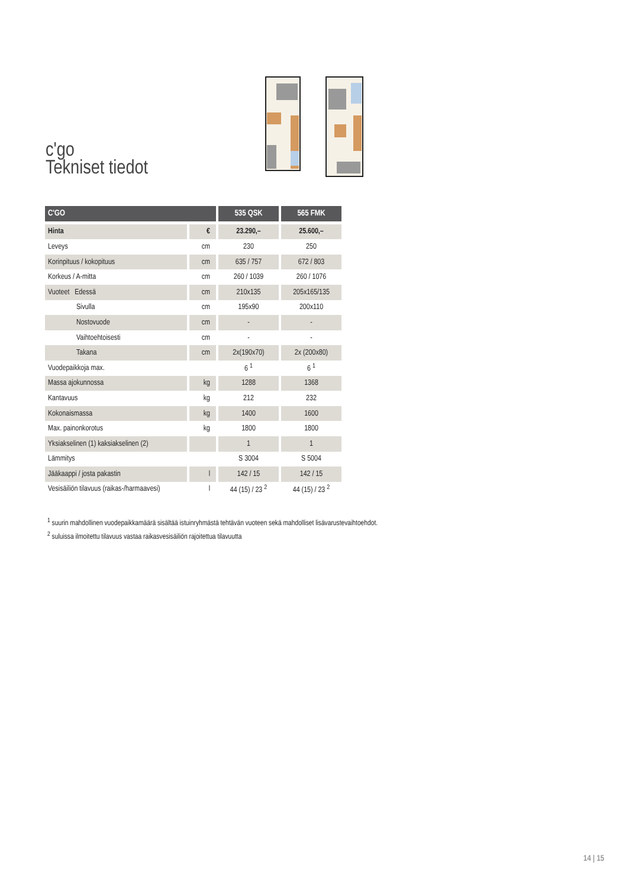c'go
Tekniset tiedot
| C'GO | | 535 QSK | 565 FMK |
| --- | --- | --- | --- |
| Hinta | € | 23.290,– | 25.600,– |
| Leveys | cm | 230 | 250 |
| Korinpituus / kokopituus | cm | 635 / 757 | 672 / 803 |
| Korkeus / A-mitta | cm | 260 / 1039 | 260 / 1076 |
| Vuoteet Edessä | cm | 210x135 | 205x165/135 |
| Sivulla | cm | 195x90 | 200x110 |
| Nostovuode | cm | - | - |
| Vaihtoehtoisesti | cm | - | - |
| Takana | cm | 2x(190x70) | 2x (200x80) |
| Vuodepaikkoja max. | | 6 <sup>1</sup> | 6 <sup>1</sup> |
| Massa ajokunnossa | kg | 1288 | 1368 |
| Kantavuus | kg | 212 | 232 |
| Kokonaismassa | kg | 1400 | 1600 |
| Max. painonkorotus | kg | 1800 | 1800 |
| Yksiakselinen (1) kaksiakselinen (2) | | 1 | 1 |
| Lämmitys | | S 3004 | S 5004 |
| Jääkaappi / josta pakastin | l | 142 / 15 | 142 / 15 |
| Vesisäiliön tilavuus (raikas-/harmaavesi) | l | 44 (15) / 23 <sup>2</sup> | 44 (15) / 23 <sup>2</sup> |
<sup>1</sup> suurin mahdollinen vuodepaikkamäärä sisältää istuinryhmästä tehtävän vuoteen sekä mahdolliset lisävarustevaihtoehdot.
<sup>2</sup> suluissa ilmoitettu tilavuus vastaa raikasvesisäiliön rajoitettua tilavuutta
14 | 15